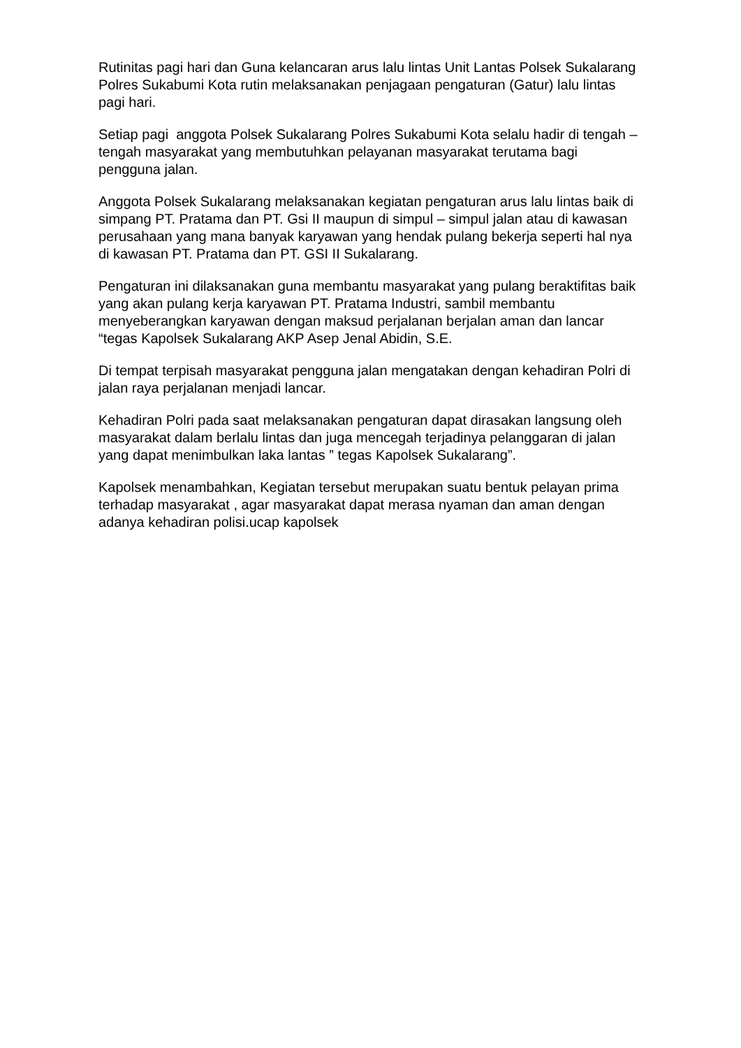Rutinitas pagi hari dan Guna kelancaran arus lalu lintas Unit Lantas Polsek Sukalarang Polres Sukabumi Kota rutin melaksanakan penjagaan pengaturan (Gatur) lalu lintas pagi hari.
Setiap pagi anggota Polsek Sukalarang Polres Sukabumi Kota selalu hadir di tengah – tengah masyarakat yang membutuhkan pelayanan masyarakat terutama bagi pengguna jalan.
Anggota Polsek Sukalarang melaksanakan kegiatan pengaturan arus lalu lintas baik di simpang PT. Pratama dan PT. Gsi II maupun di simpul – simpul jalan atau di kawasan perusahaan yang mana banyak karyawan yang hendak pulang bekerja seperti hal nya di kawasan PT. Pratama dan PT. GSI II Sukalarang.
Pengaturan ini dilaksanakan guna membantu masyarakat yang pulang beraktifitas baik yang akan pulang kerja karyawan PT. Pratama Industri, sambil membantu menyeberangkan karyawan dengan maksud perjalanan berjalan aman dan lancar “tegas Kapolsek Sukalarang AKP Asep Jenal Abidin, S.E.
Di tempat terpisah masyarakat pengguna jalan mengatakan dengan kehadiran Polri di jalan raya perjalanan menjadi lancar.
Kehadiran Polri pada saat melaksanakan pengaturan dapat dirasakan langsung oleh masyarakat dalam berlalu lintas dan juga mencegah terjadinya pelanggaran di jalan yang dapat menimbulkan laka lantas ” tegas Kapolsek Sukalarang”.
Kapolsek menambahkan, Kegiatan tersebut merupakan suatu bentuk pelayan prima terhadap masyarakat , agar masyarakat dapat merasa nyaman dan aman dengan adanya kehadiran polisi.ucap kapolsek